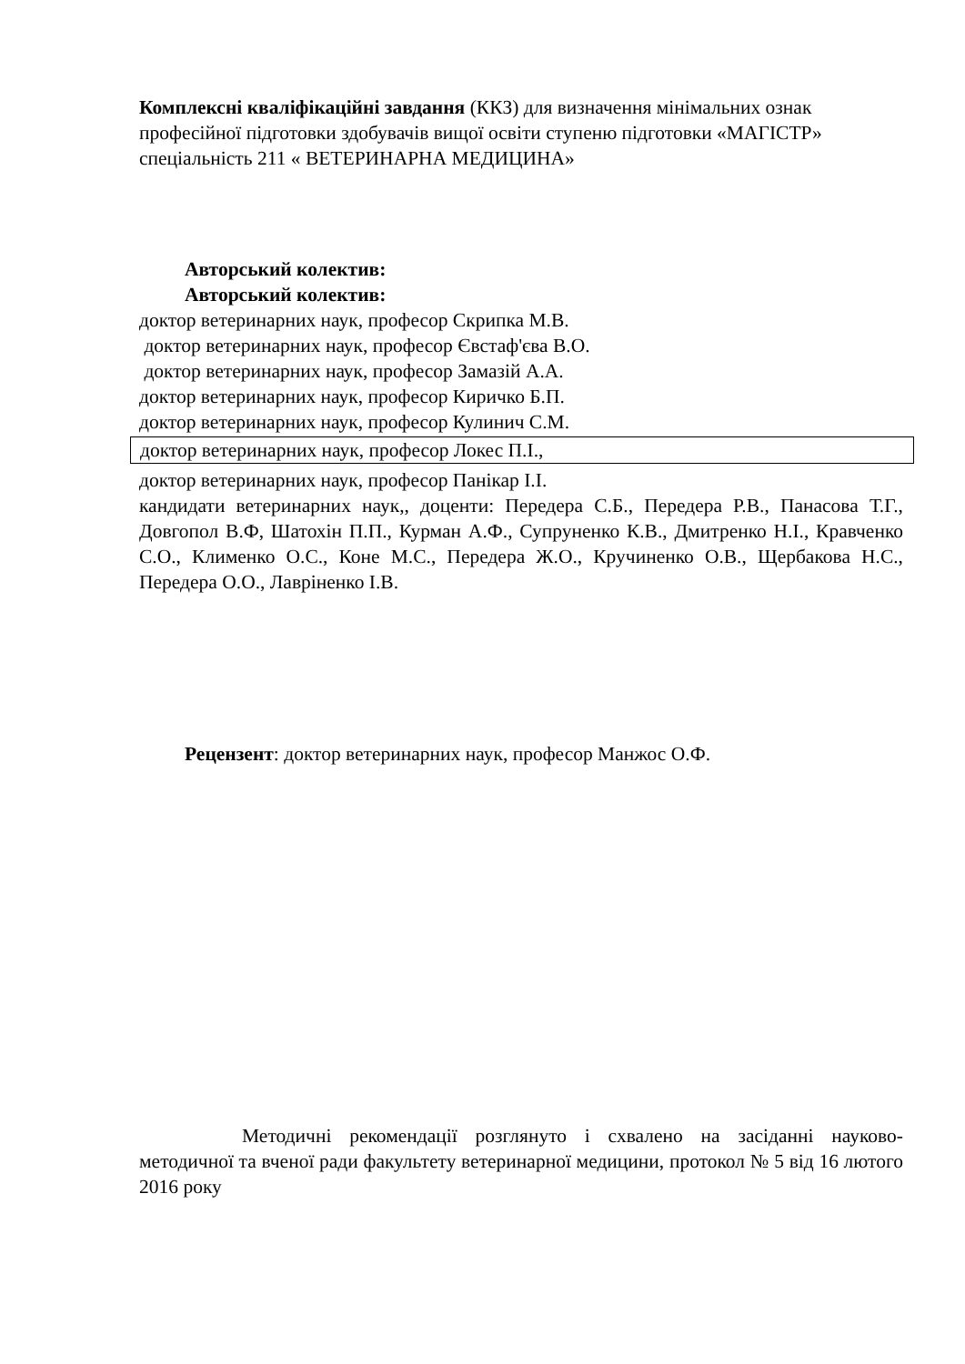Комплексні кваліфікаційні завдання (ККЗ) для визначення мінімальних ознак професійної підготовки здобувачів вищої освіти ступеню підготовки «МАГІСТР» спеціальність 211 « ВЕТЕРИНАРНА МЕДИЦИНА»
Авторський колектив:
Авторський колектив:
доктор ветеринарних наук, професор Скрипка М.В.
доктор ветеринарних наук, професор Євстаф'єва В.О.
доктор ветеринарних наук, професор Замазій А.А.
доктор ветеринарних наук, професор Киричко Б.П.
доктор ветеринарних наук, професор Кулинич С.М.
доктор ветеринарних наук, професор Локес П.І.,
доктор ветеринарних наук, професор Панікар І.І.
кандидати ветеринарних наук,, доценти: Передера С.Б., Передера Р.В., Панасова Т.Г., Довгопол В.Ф, Шатохін П.П., Курман А.Ф., Супруненко К.В., Дмитренко Н.І., Кравченко С.О., Клименко О.С., Коне М.С., Передера Ж.О., Кручиненко О.В., Щербакова Н.С., Передера О.О., Лавріненко І.В.
Рецензент: доктор ветеринарних наук, професор Манжос О.Ф.
Методичні рекомендації розглянуто і схвалено на засіданні науково-методичної та вченої ради факультету ветеринарної медицини, протокол № 5 від 16 лютого 2016 року